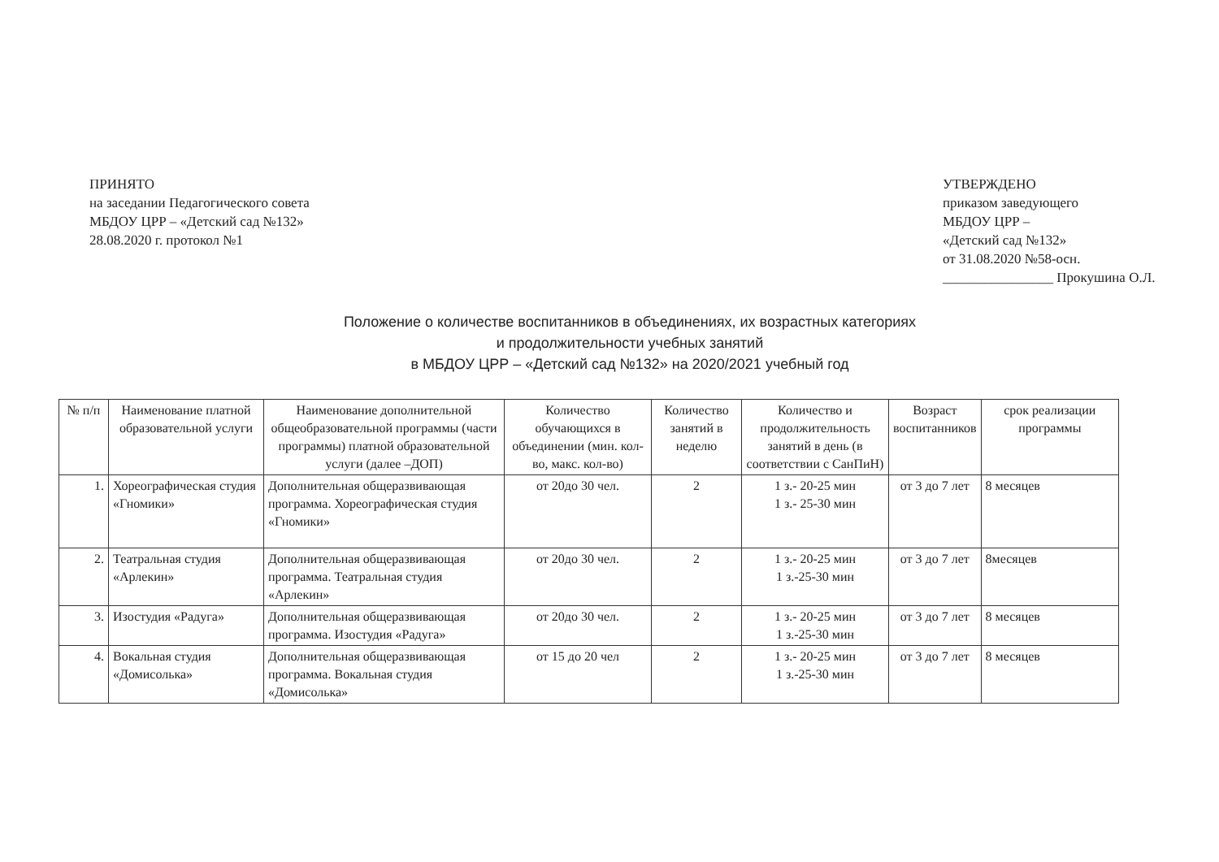ПРИНЯТО
на заседании Педагогического совета
МБДОУ ЦРР – «Детский сад №132»
28.08.2020 г. протокол №1
УТВЕРЖДЕНО
приказом заведующего
МБДОУ ЦРР –
«Детский сад №132»
от 31.08.2020 №58-осн.
________________ Прокушина О.Л.
Положение о количестве воспитанников в объединениях, их возрастных категориях
и продолжительности учебных занятий
в МБДОУ ЦРР – «Детский сад №132» на 2020/2021 учебный год
| № п/п | Наименование платной образовательной услуги | Наименование дополнительной общеобразовательной программы (части программы) платной образовательной услуги (далее –ДОП) | Количество обучающихся в объединении (мин. кол-во, макс. кол-во) | Количество занятий в неделю | Количество и продолжительность занятий в день (в соответствии с СанПиН) | Возраст воспитанников | срок реализации программы |
| --- | --- | --- | --- | --- | --- | --- | --- |
| 1. | Хореографическая студия «Гномики» | Дополнительная общеразвивающая программа. Хореографическая студия «Гномики» | от 20до 30 чел. | 2 | 1 з.- 20-25 мин 1 з.- 25-30 мин | от 3 до 7 лет | 8 месяцев |
| 2. | Театральная студия «Арлекин» | Дополнительная общеразвивающая программа. Театральная студия «Арлекин» | от 20до 30 чел. | 2 | 1 з.- 20-25 мин 1 з.-25-30 мин | от 3 до 7 лет | 8месяцев |
| 3. | Изостудия «Радуга» | Дополнительная общеразвивающая программа. Изостудия «Радуга» | от 20до 30 чел. | 2 | 1 з.- 20-25 мин 1 з.-25-30 мин | от 3 до 7 лет | 8 месяцев |
| 4. | Вокальная студия «Домисолька» | Дополнительная общеразвивающая программа. Вокальная студия «Домисолька» | от 15 до 20 чел | 2 | 1 з.- 20-25 мин 1 з.-25-30 мин | от 3 до 7 лет | 8 месяцев |